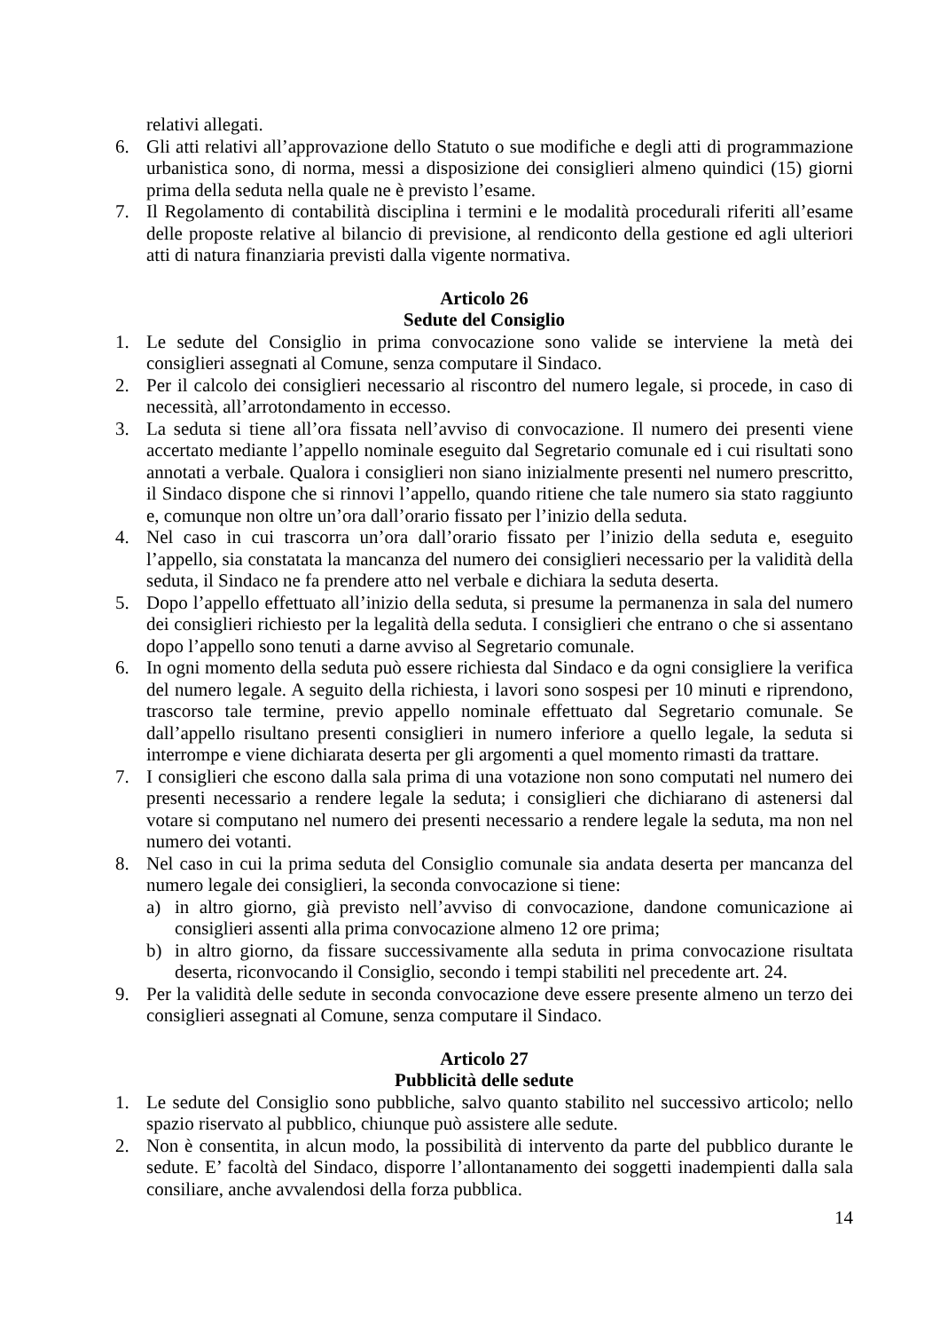relativi allegati.
6. Gli atti relativi all’approvazione dello Statuto o sue modifiche e degli atti di programmazione urbanistica sono, di norma, messi a disposizione dei consiglieri almeno quindici (15) giorni prima della seduta nella quale ne è previsto l’esame.
7. Il Regolamento di contabilità disciplina i termini e le modalità procedurali riferiti all’esame delle proposte relative al bilancio di previsione, al rendiconto della gestione ed agli ulteriori atti di natura finanziaria previsti dalla vigente normativa.
Articolo 26
Sedute del Consiglio
1. Le sedute del Consiglio in prima convocazione sono valide se interviene la metà dei consiglieri assegnati al Comune, senza computare il Sindaco.
2. Per il calcolo dei consiglieri necessario al riscontro del numero legale, si procede, in caso di necessità, all’arrotondamento in eccesso.
3. La seduta si tiene all’ora fissata nell’avviso di convocazione. Il numero dei presenti viene accertato mediante l’appello nominale eseguito dal Segretario comunale ed i cui risultati sono annotati a verbale. Qualora i consiglieri non siano inizialmente presenti nel numero prescritto, il Sindaco dispone che si rinnovi l’appello, quando ritiene che tale numero sia stato raggiunto e, comunque non oltre un’ora dall’orario fissato per l’inizio della seduta.
4. Nel caso in cui trascorra un’ora dall’orario fissato per l’inizio della seduta e, eseguito l’appello, sia constatata la mancanza del numero dei consiglieri necessario per la validità della seduta, il Sindaco ne fa prendere atto nel verbale e dichiara la seduta deserta.
5. Dopo l’appello effettuato all’inizio della seduta, si presume la permanenza in sala del numero dei consiglieri richiesto per la legalità della seduta. I consiglieri che entrano o che si assentano dopo l’appello sono tenuti a darne avviso al Segretario comunale.
6. In ogni momento della seduta può essere richiesta dal Sindaco e da ogni consigliere la verifica del numero legale. A seguito della richiesta, i lavori sono sospesi per 10 minuti e riprendono, trascorso tale termine, previo appello nominale effettuato dal Segretario comunale. Se dall’appello risultano presenti consiglieri in numero inferiore a quello legale, la seduta si interrompe e viene dichiarata deserta per gli argomenti a quel momento rimasti da trattare.
7. I consiglieri che escono dalla sala prima di una votazione non sono computati nel numero dei presenti necessario a rendere legale la seduta; i consiglieri che dichiarano di astenersi dal votare si computano nel numero dei presenti necessario a rendere legale la seduta, ma non nel numero dei votanti.
8. Nel caso in cui la prima seduta del Consiglio comunale sia andata deserta per mancanza del numero legale dei consiglieri, la seconda convocazione si tiene:
a) in altro giorno, già previsto nell’avviso di convocazione, dandone comunicazione ai consiglieri assenti alla prima convocazione almeno 12 ore prima;
b) in altro giorno, da fissare successivamente alla seduta in prima convocazione risultata deserta, riconvocando il Consiglio, secondo i tempi stabiliti nel precedente art. 24.
9. Per la validità delle sedute in seconda convocazione deve essere presente almeno un terzo dei consiglieri assegnati al Comune, senza computare il Sindaco.
Articolo 27
Pubblicità delle sedute
1. Le sedute del Consiglio sono pubbliche, salvo quanto stabilito nel successivo articolo; nello spazio riservato al pubblico, chiunque può assistere alle sedute.
2. Non è consentita, in alcun modo, la possibilità di intervento da parte del pubblico durante le sedute. E’ facoltà del Sindaco, disporre l’allontanamento dei soggetti inadempienti dalla sala consiliare, anche avvalendosi della forza pubblica.
14